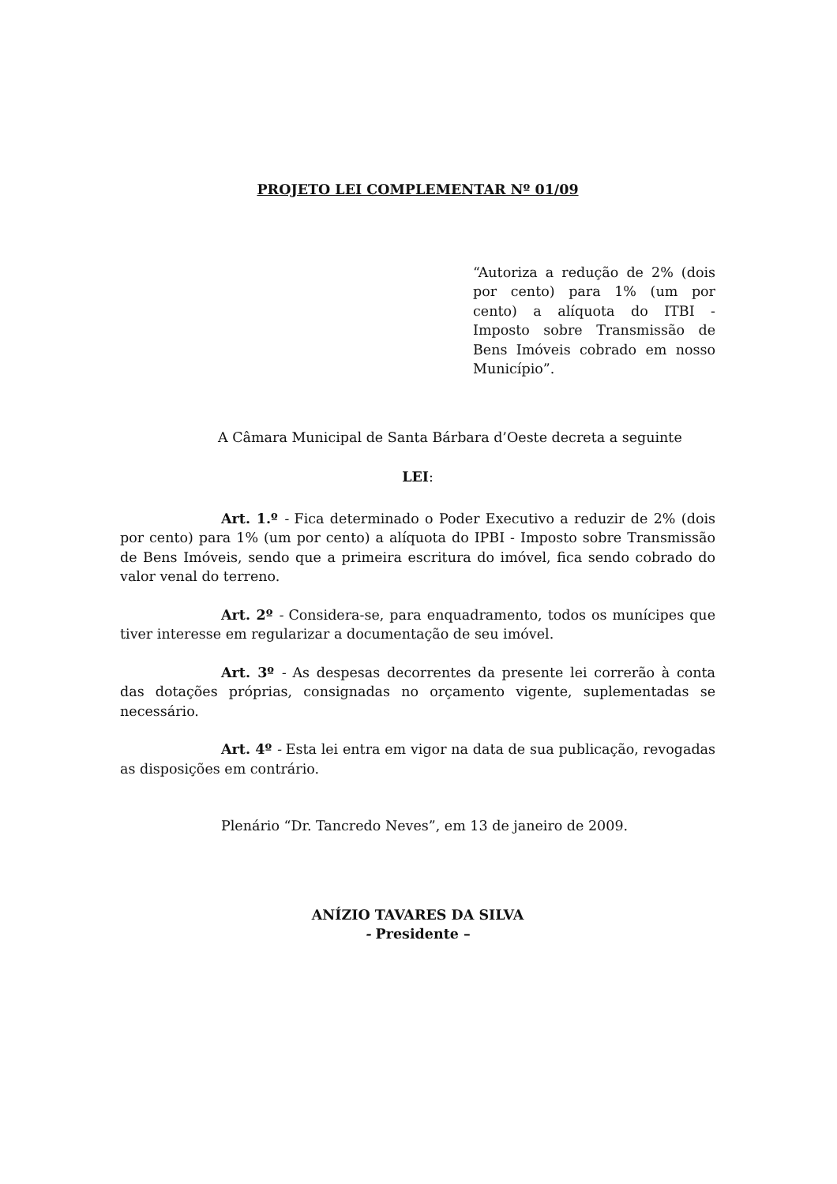PROJETO LEI COMPLEMENTAR Nº 01/09
“Autoriza a redução de 2% (dois por cento) para 1% (um por cento) a alíquota do ITBI - Imposto sobre Transmissão de Bens Imóveis cobrado em nosso Município”.
A Câmara Municipal de Santa Bárbara d’Oeste decreta a seguinte
LEI:
Art. 1.º - Fica determinado o Poder Executivo a reduzir de 2% (dois por cento) para 1% (um por cento) a alíquota do IPBI - Imposto sobre Transmissão de Bens Imóveis, sendo que a primeira escritura do imóvel, fica sendo cobrado do valor venal do terreno.
Art. 2º - Considera-se, para enquadramento, todos os munícipes que tiver interesse em regularizar a documentação de seu imóvel.
Art. 3º - As despesas decorrentes da presente lei correrão à conta das dotações próprias, consignadas no orçamento vigente, suplementadas se necessário.
Art. 4º - Esta lei entra em vigor na data de sua publicação, revogadas as disposições em contrário.
Plenário “Dr. Tancredo Neves”, em 13 de janeiro de 2009.
ANÍZIO TAVARES DA SILVA
- Presidente –